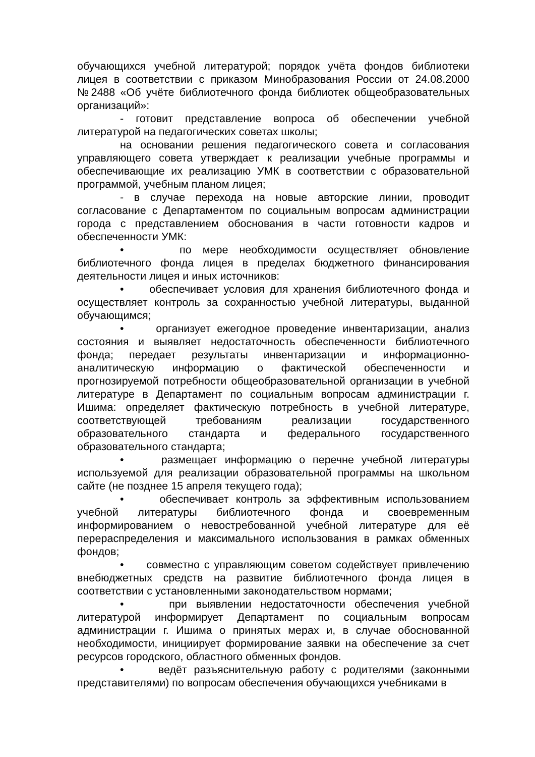обучающихся учебной литературой; порядок учёта фондов библиотеки лицея в соответствии с приказом Минобразования России от 24.08.2000 №2488 «Об учёте библиотечного фонда библиотек общеобразовательных организаций»:
- готовит представление вопроса об обеспечении учебной литературой на педагогических советах школы;
на основании решения педагогического совета и согласования управляющего совета утверждает к реализации учебные программы и обеспечивающие их реализацию УМК в соответствии с образовательной программой, учебным планом лицея;
- в случае перехода на новые авторские линии, проводит согласование с Департаментом по социальным вопросам администрации города с представлением обоснования в части готовности кадров и обеспеченности УМК:
• по мере необходимости осуществляет обновление библиотечного фонда лицея в пределах бюджетного финансирования деятельности лицея и иных источников:
• обеспечивает условия для хранения библиотечного фонда и осуществляет контроль за сохранностью учебной литературы, выданной обучающимся;
• организует ежегодное проведение инвентаризации, анализ состояния и выявляет недостаточность обеспеченности библиотечного фонда; передает результаты инвентаризации и информационно-аналитическую информацию о фактической обеспеченности и прогнозируемой потребности общеобразовательной организации в учебной литературе в Департамент по социальным вопросам администрации г. Ишима: определяет фактическую потребность в учебной литературе, соответствующей требованиям реализации государственного образовательного стандарта и федерального государственного образовательного стандарта;
• размещает информацию о перечне учебной литературы используемой для реализации образовательной программы на школьном сайте (не позднее 15 апреля текущего года);
• обеспечивает контроль за эффективным использованием учебной литературы библиотечного фонда и своевременным информированием о невостребованной учебной литературе для её перераспределения и максимального использования в рамках обменных фондов;
• совместно с управляющим советом содействует привлечению внебюджетных средств на развитие библиотечного фонда лицея в соответствии с установленными законодательством нормами;
• при выявлении недостаточности обеспечения учебной литературой информирует Департамент по социальным вопросам администрации г. Ишима о принятых мерах и, в случае обоснованной необходимости, инициирует формирование заявки на обеспечение за счет ресурсов городского, областного обменных фондов.
• ведёт разъяснительную работу с родителями (законными представителями) по вопросам обеспечения обучающихся учебниками в